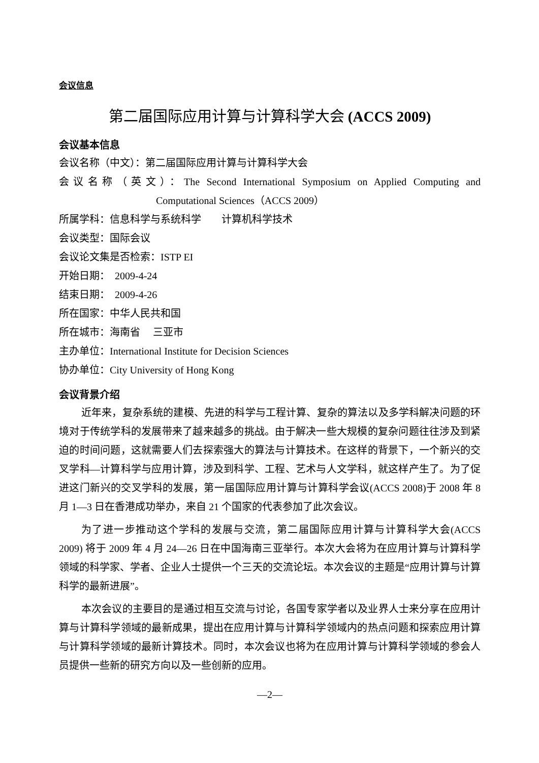会议信息
第二届国际应用计算与计算科学大会 (ACCS 2009)
会议基本信息
会议名称（中文）：第二届国际应用计算与计算科学大会
会议名称（英文）：The Second International Symposium on Applied Computing and
Computational Sciences（ACCS 2009）
所属学科：信息科学与系统科学　　计算机科学技术
会议类型：国际会议
会议论文集是否检索：ISTP EI
开始日期：　2009-4-24
结束日期：　2009-4-26
所在国家：中华人民共和国
所在城市：海南省　 三亚市
主办单位：International Institute for Decision Sciences
协办单位：City University of Hong Kong
会议背景介绍
近年来，复杂系统的建模、先进的科学与工程计算、复杂的算法以及多学科解决问题的环境对于传统学科的发展带来了越来越多的挑战。由于解决一些大规模的复杂问题往往涉及到紧迫的时间问题，这就需要人们去探索强大的算法与计算技术。在这样的背景下，一个新兴的交叉学科—计算科学与应用计算，涉及到科学、工程、艺术与人文学科，就这样产生了。为了促进这门新兴的交叉学科的发展，第一届国际应用计算与计算科学会议(ACCS 2008)于 2008 年 8 月 1—3 日在香港成功举办，来自 21 个国家的代表参加了此次会议。
为了进一步推动这个学科的发展与交流，第二届国际应用计算与计算科学大会(ACCS 2009) 将于 2009 年 4 月 24—26 日在中国海南三亚举行。本次大会将为在应用计算与计算科学领域的科学家、学者、企业人士提供一个三天的交流论坛。本次会议的主题是“应用计算与计算科学的最新进展”。
本次会议的主要目的是通过相互交流与讨论，各国专家学者以及业界人士来分享在应用计算与计算科学领域的最新成果，提出在应用计算与计算科学领域内的热点问题和探索应用计算与计算科学领域的最新计算技术。同时，本次会议也将为在应用计算与计算科学领域的参会人员提供一些新的研究方向以及一些创新的应用。
—2—